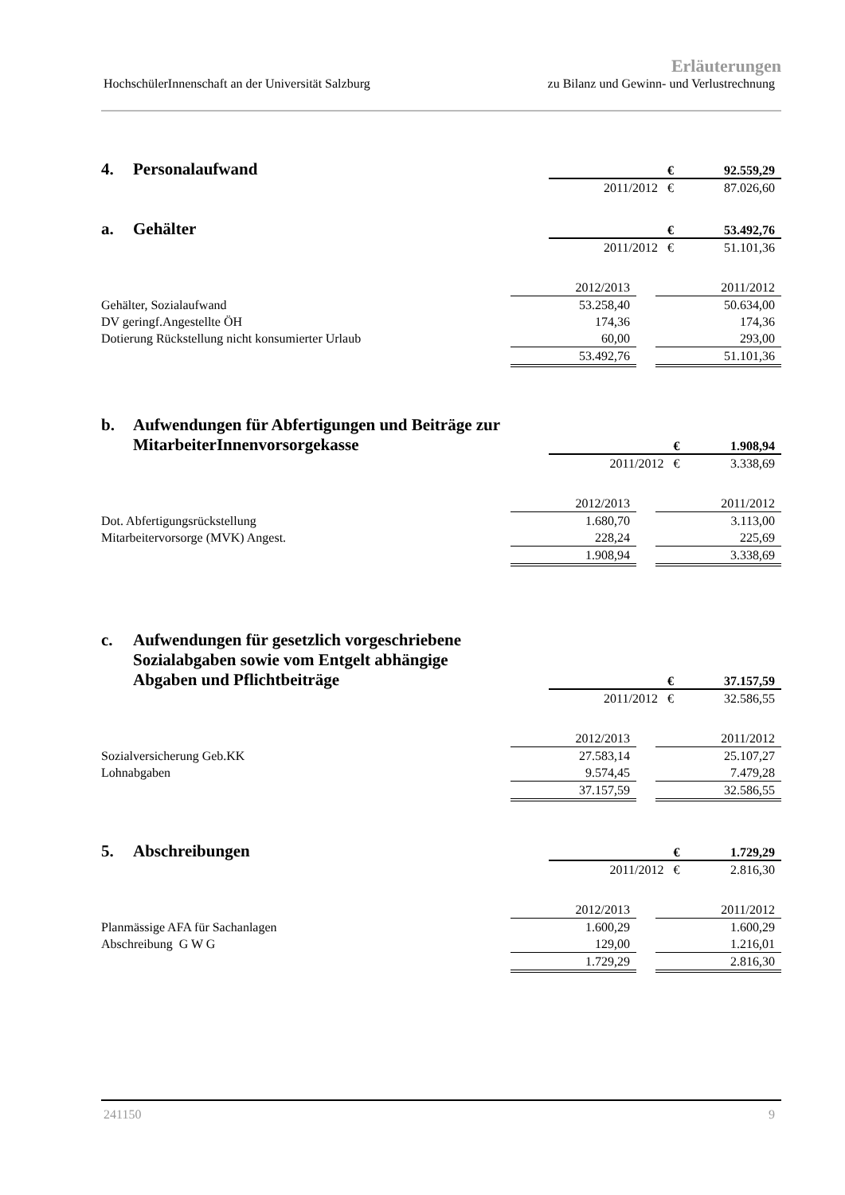Erläuterungen
HochschülerInnenschaft an der Universität Salzburg zu Bilanz und Gewinn- und Verlustrechnung
4. Personalaufwand
| € | 92.559,29 |
| 2011/2012 € | 87.026,60 |
a. Gehälter
| € | 53.492,76 |
| 2011/2012 € | 51.101,36 |
| | 2012/2013 | | 2011/2012 |
| Gehälter, Sozialaufwand | 53.258,40 | | 50.634,00 |
| DV geringf.Angestellte ÖH | 174,36 | | 174,36 |
| Dotierung Rückstellung nicht konsumierter Urlaub | 60,00 | | 293,00 |
| | 53.492,76 | | 51.101,36 |
b. Aufwendungen für Abfertigungen und Beiträge zur
MitarbeiterInnenvorsorgekasse
| € | 1.908,94 |
| 2011/2012 € | 3.338,69 |
| | 2012/2013 | | 2011/2012 |
| Dot. Abfertigungsrückstellung | 1.680,70 | | 3.113,00 |
| Mitarbeitervorsorge (MVK) Angest. | 228,24 | | 225,69 |
| | 1.908,94 | | 3.338,69 |
c. Aufwendungen für gesetzlich vorgeschriebene
Sozialabgaben sowie vom Entgelt abhängige
Abgaben und Pflichtbeiträge
| € | 37.157,59 |
| 2011/2012 € | 32.586,55 |
| | 2012/2013 | | 2011/2012 |
| Sozialversicherung Geb.KK | 27.583,14 | | 25.107,27 |
| Lohnabgaben | 9.574,45 | | 7.479,28 |
| | 37.157,59 | | 32.586,55 |
5. Abschreibungen
| € | 1.729,29 |
| 2011/2012 € | 2.816,30 |
| | 2012/2013 | | 2011/2012 |
| Planmässige AFA für Sachanlagen | 1.600,29 | | 1.600,29 |
| Abschreibung G W G | 129,00 | | 1.216,01 |
| | 1.729,29 | | 2.816,30 |
241150 9